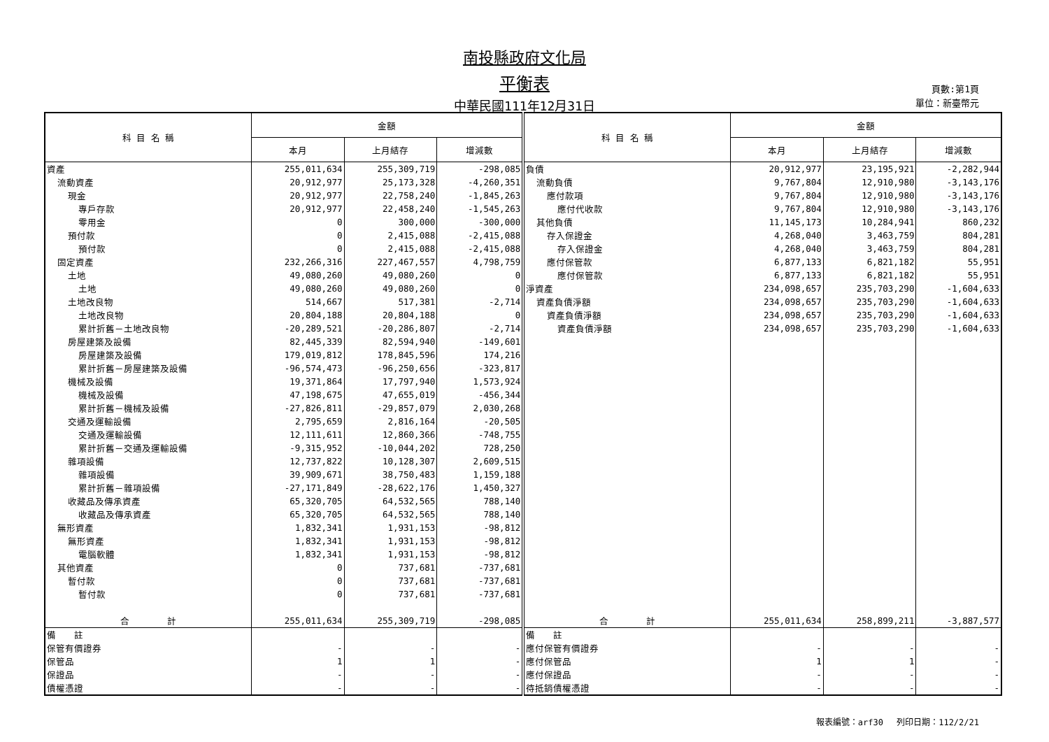南投縣政府文化局
平衡表
中華民國111年12月31日
頁數:第1頁
單位：新臺幣元
| 科 目 名 稱 | 金額 | | | 科 目 名 稱 | 金額 | | |
| --- | --- | --- | --- | --- | --- | --- | --- |
| | 本月 | 上月結存 | 增減數 | | 本月 | 上月結存 | 增減數 |
| 資產 | 255,011,634 | 255,309,719 | -298,085 | 負債 | 20,912,977 | 23,195,921 | -2,282,944 |
| 流動資產 | 20,912,977 | 25,173,328 | -4,260,351 | 流動負債 | 9,767,804 | 12,910,980 | -3,143,176 |
| 現金 | 20,912,977 | 22,758,240 | -1,845,263 | 應付款項 | 9,767,804 | 12,910,980 | -3,143,176 |
| 專戶存款 | 20,912,977 | 22,458,240 | -1,545,263 | 應付代收款 | 9,767,804 | 12,910,980 | -3,143,176 |
| 零用金 | 0 | 300,000 | -300,000 | 其他負債 | 11,145,173 | 10,284,941 | 860,232 |
| 預付款 | 0 | 2,415,088 | -2,415,088 | 存入保證金 | 4,268,040 | 3,463,759 | 804,281 |
| 預付款 | 0 | 2,415,088 | -2,415,088 | 存入保證金 | 4,268,040 | 3,463,759 | 804,281 |
| 固定資產 | 232,266,316 | 227,467,557 | 4,798,759 | 應付保管款 | 6,877,133 | 6,821,182 | 55,951 |
| 土地 | 49,080,260 | 49,080,260 | 0 | 應付保管款 | 6,877,133 | 6,821,182 | 55,951 |
| 土地 | 49,080,260 | 49,080,260 | 0 | 淨資產 | 234,098,657 | 235,703,290 | -1,604,633 |
| 土地改良物 | 514,667 | 517,381 | -2,714 | 資產負債淨額 | 234,098,657 | 235,703,290 | -1,604,633 |
| 土地改良物 | 20,804,188 | 20,804,188 | 0 | 資產負債淨額 | 234,098,657 | 235,703,290 | -1,604,633 |
| 累計折舊－土地改良物 | -20,289,521 | -20,286,807 | -2,714 | 資產負債淨額 | 234,098,657 | 235,703,290 | -1,604,633 |
| 房屋建築及設備 | 82,445,339 | 82,594,940 | -149,601 | | | | |
| 房屋建築及設備 | 179,019,812 | 178,845,596 | 174,216 | | | | |
| 累計折舊－房屋建築及設備 | -96,574,473 | -96,250,656 | -323,817 | | | | |
| 機械及設備 | 19,371,864 | 17,797,940 | 1,573,924 | | | | |
| 機械及設備 | 47,198,675 | 47,655,019 | -456,344 | | | | |
| 累計折舊－機械及設備 | -27,826,811 | -29,857,079 | 2,030,268 | | | | |
| 交通及運輸設備 | 2,795,659 | 2,816,164 | -20,505 | | | | |
| 交通及運輸設備 | 12,111,611 | 12,860,366 | -748,755 | | | | |
| 累計折舊－交通及運輸設備 | -9,315,952 | -10,044,202 | 728,250 | | | | |
| 雜項設備 | 12,737,822 | 10,128,307 | 2,609,515 | | | | |
| 雜項設備 | 39,909,671 | 38,750,483 | 1,159,188 | | | | |
| 累計折舊－雜項設備 | -27,171,849 | -28,622,176 | 1,450,327 | | | | |
| 收藏品及傳承資產 | 65,320,705 | 64,532,565 | 788,140 | | | | |
| 收藏品及傳承資產 | 65,320,705 | 64,532,565 | 788,140 | | | | |
| 無形資產 | 1,832,341 | 1,931,153 | -98,812 | | | | |
| 無形資產 | 1,832,341 | 1,931,153 | -98,812 | | | | |
| 電腦軟體 | 1,832,341 | 1,931,153 | -98,812 | | | | |
| 其他資產 | 0 | 737,681 | -737,681 | | | | |
| 暫付款 | 0 | 737,681 | -737,681 | | | | |
| 暫付款 | 0 | 737,681 | -737,681 | | | | |
| 合 計 | 255,011,634 | 255,309,719 | -298,085 | 合 計 | 255,011,634 | 258,899,211 | -3,887,577 |
| 備 註 | | | | 備 註 | | | |
| 保管有價證券 | - | - | - | 應付保管有價證券 | - | - | - |
| 保管品 | 1 | 1 | - | 應付保管品 | 1 | 1 | - |
| 保證品 | - | - | - | 應付保證品 | - | - | - |
| 債權憑證 | - | - | - | 待抵銷債權憑證 | - | - | - |
報表編號：arf30 　列印日期：112/2/21